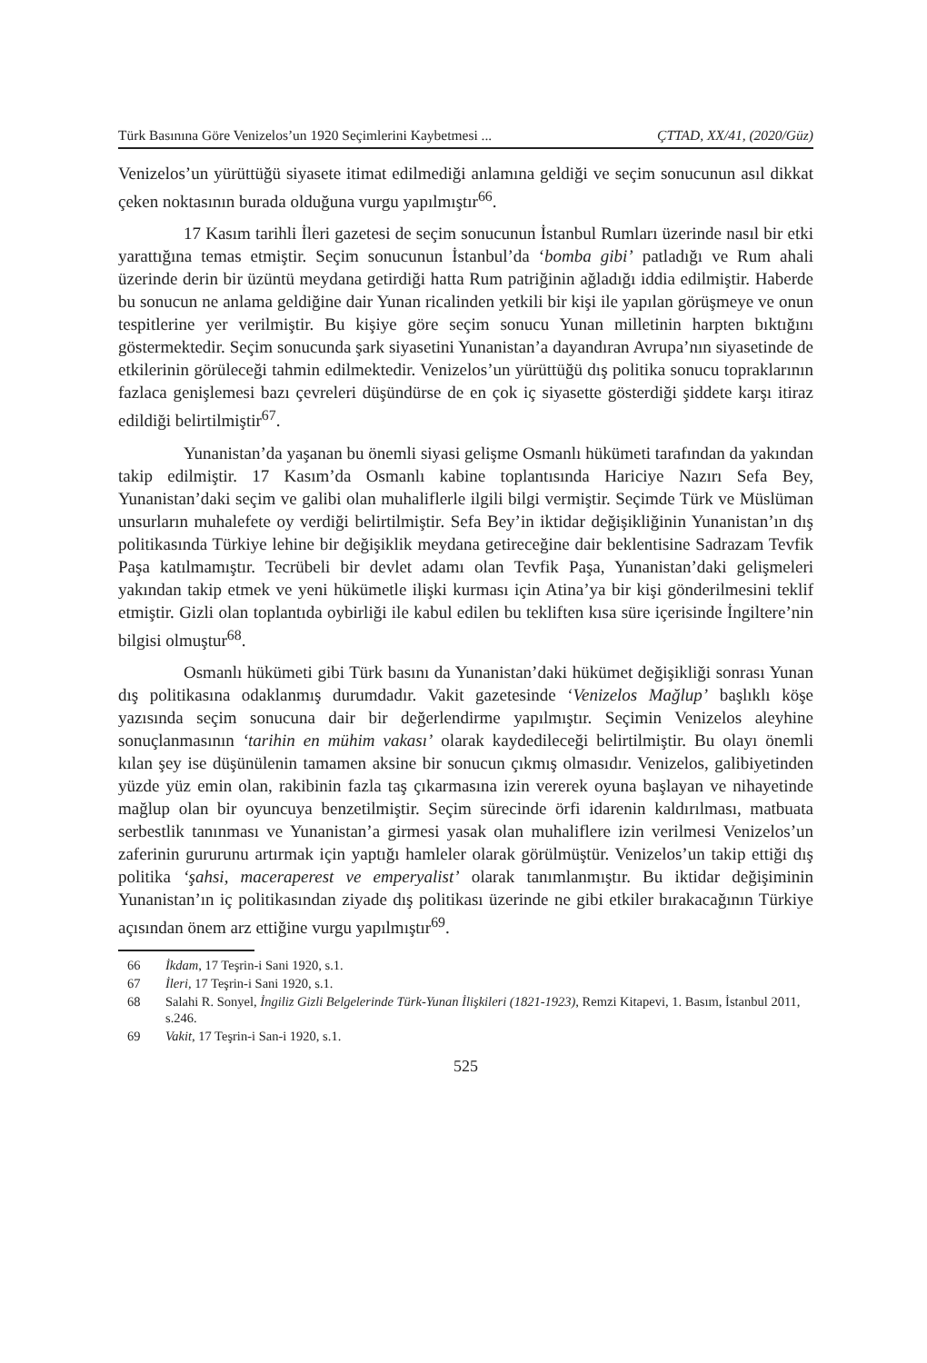Türk Basınına Göre Venizelos’un 1920 Seçimlerini Kaybetmesi ... ÇTTAD, XX/41, (2020/Güz)
Venizelos’un yürüttüğü siyasete itimat edilmediği anlamına geldiği ve seçim sonucunun asıl dikkat çeken noktasının burada olduğuna vurgu yapılmıştır<sup>66</sup>.
17 Kasım tarihli İleri gazetesi de seçim sonucunun İstanbul Rumları üzerinde nasıl bir etki yarattığına temas etmiştir. Seçim sonucunun İstanbul’da ‘bomba gibi’ patladığı ve Rum ahali üzerinde derin bir üzüntü meydana getirdiği hatta Rum patriğinin ağladığı iddia edilmiştir. Haberde bu sonucun ne anlama geldiğine dair Yunan ricalinden yetkili bir kişi ile yapılan görüşmeye ve onun tespitlerine yer verilmiştir. Bu kişiye göre seçim sonucu Yunan milletinin harpten bıktığını göstermektedir. Seçim sonucunda şark siyasetini Yunanistan’a dayandıran Avrupa’nın siyasetinde de etkilerinin görüleceği tahmin edilmektedir. Venizelos’un yürüttüğü dış politika sonucu topraklarının fazlaca genişlemesi bazı çevreleri düşündürse de en çok iç siyasette gösterdiği şiddete karşı itiraz edildiği belirtilmiştir<sup>67</sup>.
Yunanistan’da yaşanan bu önemli siyasi gelişme Osmanlı hükümeti tarafından da yakından takip edilmiştir. 17 Kasım’da Osmanlı kabine toplantısında Hariciye Nazırı Sefa Bey, Yunanistan’daki seçim ve galibi olan muhaliflerle ilgili bilgi vermiştir. Seçimde Türk ve Müslüman unsurların muhalefete oy verdiği belirtilmiştir. Sefa Bey’in iktidar değişikliğinin Yunanistan’ın dış politikasında Türkiye lehine bir değişiklik meydana getireceğine dair beklentisine Sadrazam Tevfik Paşa katılmamıştır. Tecrübeli bir devlet adamı olan Tevfik Paşa, Yunanistan’daki gelişmeleri yakından takip etmek ve yeni hükümetle ilişki kurması için Atina’ya bir kişi gönderilmesini teklif etmiştir. Gizli olan toplantıda oybirliği ile kabul edilen bu tekliften kısa süre içerisinde İngiltere’nin bilgisi olmuştur<sup>68</sup>.
Osmanlı hükümeti gibi Türk basını da Yunanistan’daki hükümet değişikliği sonrası Yunan dış politikasına odaklanmış durumdadır. Vakit gazetesinde ‘Venizelos Mağlup’ başlıklı köşe yazısında seçim sonucuna dair bir değerlendirme yapılmıştır. Seçimin Venizelos aleyhine sonuçlanmasının ‘tarihin en mühim vakası’ olarak kaydedileceği belirtilmiştir. Bu olayı önemli kılan şey ise düşünülenin tamamen aksine bir sonucun çıkmış olmasıdır. Venizelos, galibiyetinden yüzde yüz emin olan, rakibinin fazla taş çıkarmasına izin vererek oyuna başlayan ve nihayetinde mağlup olan bir oyuncuya benzetilmiştir. Seçim sürecinde örfi idarenin kaldırılması, matbuata serbestlik tanınması ve Yunanistan’a girmesi yasak olan muhaliflere izin verilmesi Venizelos’un zaferinin gururunu artırmak için yaptığı hamleler olarak görülmüştür. Venizelos’un takip ettiği dış politika ‘şahsi, maceraperest ve emperyalist’ olarak tanımlanmıştır. Bu iktidar değişiminin Yunanistan’ın iç politikasından ziyade dış politikası üzerinde ne gibi etkiler bırakacağının Türkiye açısından önem arz ettiğine vurgu yapılmıştır<sup>69</sup>.
66 İkdam, 17 Teşrin-i Sani 1920, s.1.
67 İleri, 17 Teşrin-i Sani 1920, s.1.
68 Salahi R. Sonyel, İngiliz Gizli Belgelerinde Türk-Yunan İlişkileri (1821-1923), Remzi Kitapevi, 1. Basım, İstanbul 2011, s.246.
69 Vakit, 17 Teşrin-i San-i 1920, s.1.
525